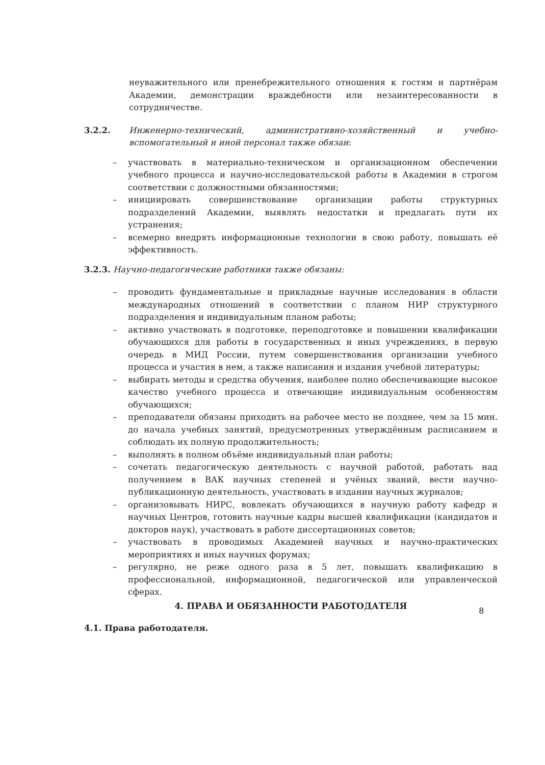неуважительного или пренебрежительного отношения к гостям и партнёрам Академии, демонстрации враждебности или незаинтересованности в сотрудничестве.
3.2.2. Инженерно-технический, административно-хозяйственный и учебно-вспомогательный и иной персонал также обязан:
– участвовать в материально-техническом и организационном обеспечении учебного процесса и научно-исследовательской работы в Академии в строгом соответствии с должностными обязанностями;
– инициировать совершенствование организации работы структурных подразделений Академии, выявлять недостатки и предлагать пути их устранения;
– всемерно внедрять информационные технологии в свою работу, повышать её эффективность.
3.2.3. Научно-педагогические работники также обязаны:
– проводить фундаментальные и прикладные научные исследования в области международных отношений в соответствии с планом НИР структурного подразделения и индивидуальным планом работы;
– активно участвовать в подготовке, переподготовке и повышении квалификации обучающихся для работы в государственных и иных учреждениях, в первую очередь в МИД России, путем совершенствования организации учебного процесса и участия в нем, а также написания и издания учебной литературы;
– выбирать методы и средства обучения, наиболее полно обеспечивающие высокое качество учебного процесса и отвечающие индивидуальным особенностям обучающихся;
– преподаватели обязаны приходить на рабочее место не позднее, чем за 15 мин. до начала учебных занятий, предусмотренных утверждённым расписанием и соблюдать их полную продолжительность;
– выполнять в полном объёме индивидуальный план работы;
– сочетать педагогическую деятельность с научной работой, работать над получением в ВАК научных степеней и учёных званий, вести научно-публикационную деятельность, участвовать в издании научных журналов;
– организовывать НИРС, вовлекать обучающихся в научную работу кафедр и научных Центров, готовить научные кадры высшей квалификации (кандидатов и докторов наук), участвовать в работе диссертационных советов;
– участвовать в проводимых Академией научных и научно-практических мероприятиях и иных научных форумах;
– регулярно, не реже одного раза в 5 лет, повышать квалификацию в профессиональной, информационной, педагогической или управленческой сферах.
4. ПРАВА И ОБЯЗАННОСТИ РАБОТОДАТЕЛЯ
4.1. Права работодателя.
8